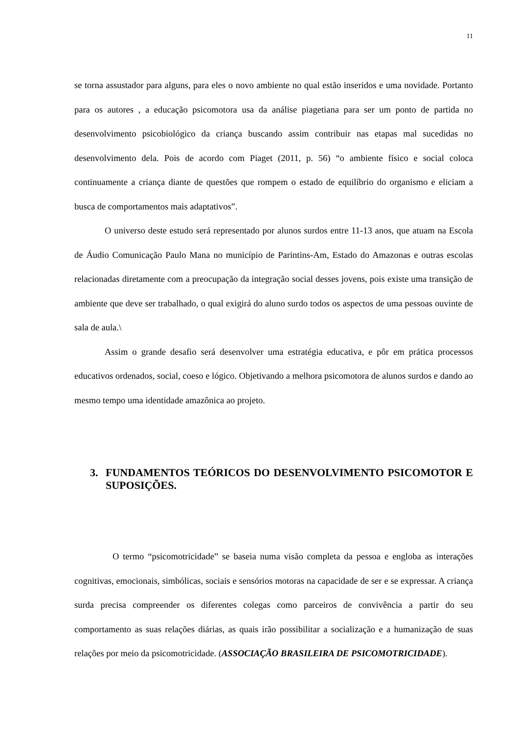11
se torna assustador para alguns, para eles o novo ambiente no qual estão inseridos e uma novidade. Portanto para os autores , a educação psicomotora usa da análise piagetiana para ser um ponto de partida no desenvolvimento psicobiológico da criança buscando assim contribuir nas etapas mal sucedidas no desenvolvimento dela. Pois de acordo com Piaget (2011, p. 56) “o ambiente físico e social coloca continuamente a criança diante de questões que rompem o estado de equilíbrio do organismo e eliciam a busca de comportamentos mais adaptativos”.
O universo deste estudo será representado por alunos surdos entre 11-13 anos, que atuam na Escola de Áudio Comunicação Paulo Mana no município de Parintins-Am, Estado do Amazonas e outras escolas relacionadas diretamente com a preocupação da integração social desses jovens, pois existe uma transição de ambiente que deve ser trabalhado, o qual exigirá do aluno surdo todos os aspectos de uma pessoas ouvinte de sala de aula.\
Assim o grande desafio será desenvolver uma estratégia educativa, e pôr em prática processos educativos ordenados, social, coeso e lógico. Objetivando a melhora psicomotora de alunos surdos e dando ao mesmo tempo uma identidade amazônica ao projeto.
3. FUNDAMENTOS TEÓRICOS DO DESENVOLVIMENTO PSICOMOTOR E SUPOSIÇÕES.
O termo “psicomotricidade” se baseia numa visão completa da pessoa e engloba as interações cognitivas, emocionais, simbólicas, sociais e sensórios motoras na capacidade de ser e se expressar. A criança surda precisa compreender os diferentes colegas como parceiros de convivência a partir do seu comportamento as suas relações diárias, as quais irão possibilitar a socialização e a humanização de suas relações por meio da psicomotricidade. (ASSOCIAÇÃO BRASILEIRA DE PSICOMOTRICIDADE).